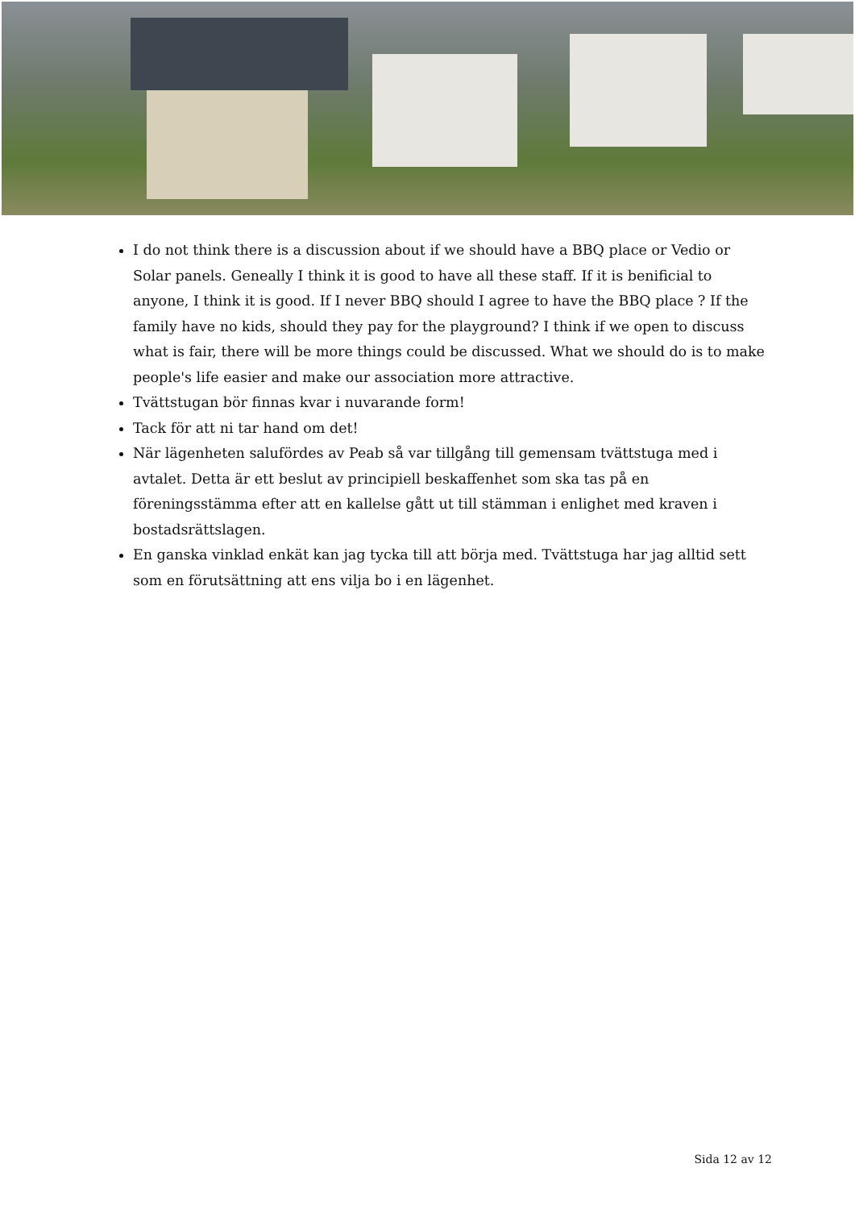I do not think there is a discussion about if we should have a BBQ place or Vedio or Solar panels. Geneally I think it is good to have all these staff. If it is benificial to anyone, I think it is good. If I never BBQ should I agree to have the BBQ place ? If the family have no kids, should they pay for the playground? I think if we open to discuss what is fair, there will be more things could be discussed. What we should do is to make people's life easier and make our association more attractive.
Tvättstugan bör finnas kvar i nuvarande form!
Tack för att ni tar hand om det!
När lägenheten salufördes av Peab så var tillgång till gemensam tvättstuga med i avtalet. Detta är ett beslut av principiell beskaffenhet som ska tas på en föreningsstämma efter att en kallelse gått ut till stämman i enlighet med kraven i bostadsrättslagen.
En ganska vinklad enkät kan jag tycka till att börja med. Tvättstuga har jag alltid sett som en förutsättning att ens vilja bo i en lägenhet.
Sida 12 av 12